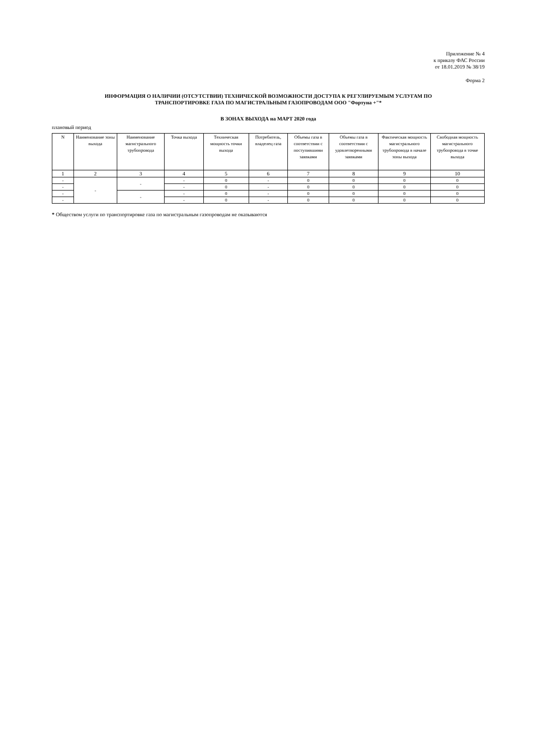Приложение № 4
к приказу ФАС России
от 18.01.2019 № 38/19
Форма 2
ИНФОРМАЦИЯ О НАЛИЧИИ (ОТСУТСТВИИ) ТЕХНИЧЕСКОЙ ВОЗМОЖНОСТИ ДОСТУПА К РЕГУЛИРУЕМЫМ УСЛУГАМ ПО
ТРАНСПОРТИРОВКЕ ГАЗА ПО МАГИСТРАЛЬНЫМ ГАЗОПРОВОДАМ ООО "Фортуна +"*
В ЗОНАХ ВЫХОДА на МАРТ 2020 года
плановый период
| N | Наименование зоны выхода | Наименование магистрального трубопровода | Точка выхода | Техническая мощность точки выхода | Потребитель, владелец газа | Объемы газа в соответствии с поступившими заявками | Объемы газа в соответствии с удовлетворенными заявками | Фактическая мощность магистрального трубопровода в начале зоны выхода | Свободная мощность магистрального трубопровода в точке выхода |
| --- | --- | --- | --- | --- | --- | --- | --- | --- | --- |
| 1 | 2 | 3 | 4 | 5 | 6 | 7 | 8 | 9 | 10 |
| - | - | - | - | 0 | - | 0 | 0 | 0 | 0 |
| - | | | - | 0 | - | 0 | 0 | 0 | 0 |
| - | | - | - | 0 | - | 0 | 0 | 0 | 0 |
| - | | | - | 0 | - | 0 | 0 | 0 | 0 |
* Обществом услуги по транспортировке газа по магистральным газопроводам не оказываются